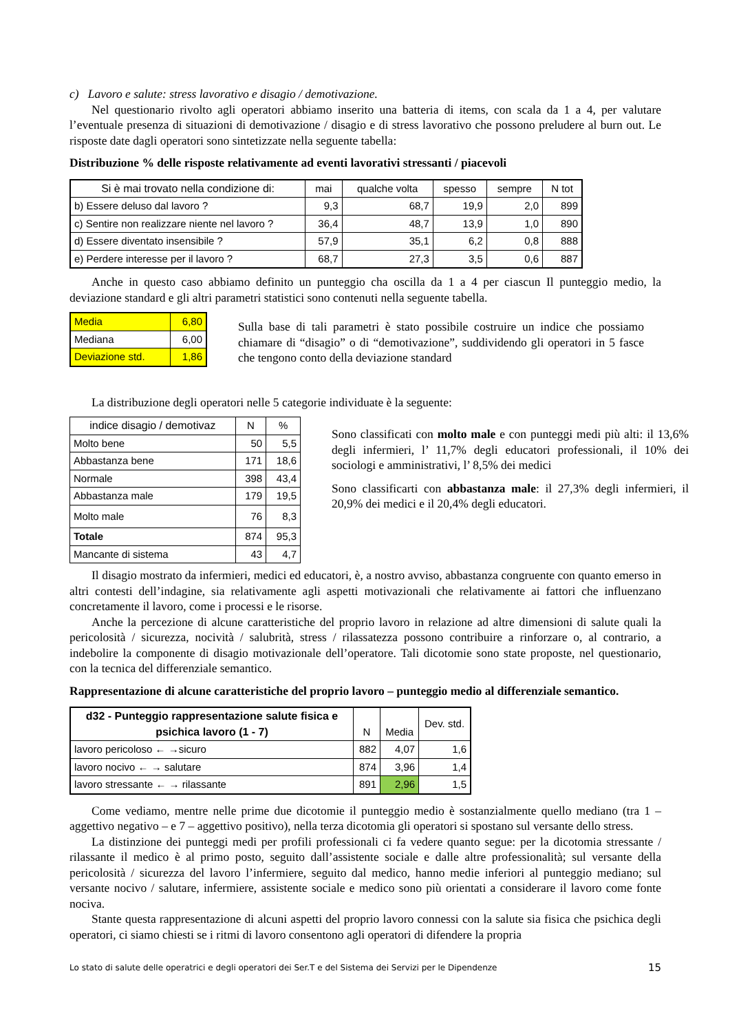c) Lavoro e salute: stress lavorativo e disagio / demotivazione.
Nel questionario rivolto agli operatori abbiamo inserito una batteria di items, con scala da 1 a 4, per valutare l’eventuale presenza di situazioni di demotivazione / disagio e di stress lavorativo che possono preludere al burn out. Le risposte date dagli operatori sono sintetizzate nella seguente tabella:
Distribuzione % delle risposte relativamente ad eventi lavorativi stressanti / piacevoli
| Si è mai trovato nella condizione di: | mai | qualche volta | spesso | sempre | N tot |
| --- | --- | --- | --- | --- | --- |
| b) Essere deluso dal lavoro ? | 9,3 | 68,7 | 19,9 | 2,0 | 899 |
| c) Sentire non realizzare niente nel lavoro ? | 36,4 | 48,7 | 13,9 | 1,0 | 890 |
| d) Essere diventato insensibile ? | 57,9 | 35,1 | 6,2 | 0,8 | 888 |
| e) Perdere interesse per il lavoro ? | 68,7 | 27,3 | 3,5 | 0,6 | 887 |
Anche in questo caso abbiamo definito un punteggio cha oscilla da 1 a 4 per ciascun Il punteggio medio, la deviazione standard e gli altri parametri statistici sono contenuti nella seguente tabella.
| Media | 6,80 |
| Mediana | 6,00 |
| Deviazione std. | 1,86 |
Sulla base di tali parametri è stato possibile costruire un indice che possiamo chiamare di “disagio” o di “demotivazione”, suddividendo gli operatori in 5 fasce che tengono conto della deviazione standard
La distribuzione degli operatori nelle 5 categorie individuate è la seguente:
| indice disagio / demotivaz | N | % |
| --- | --- | --- |
| Molto bene | 50 | 5,5 |
| Abbastanza bene | 171 | 18,6 |
| Normale | 398 | 43,4 |
| Abbastanza male | 179 | 19,5 |
| Molto male | 76 | 8,3 |
| Totale | 874 | 95,3 |
| Mancante di sistema | 43 | 4,7 |
Sono classificati con molto male e con punteggi medi più alti: il 13,6% degli infermieri, l’ 11,7% degli educatori professionali, il 10% dei sociologi e amministrativi, l’ 8,5% dei medici
Sono classificarti con abbastanza male: il 27,3% degli infermieri, il 20,9% dei medici e il 20,4% degli educatori.
Il disagio mostrato da infermieri, medici ed educatori, è, a nostro avviso, abbastanza congruente con quanto emerso in altri contesti dell’indagine, sia relativamente agli aspetti motivazionali che relativamente ai fattori che influenzano concretamente il lavoro, come i processi e le risorse.
Anche la percezione di alcune caratteristiche del proprio lavoro in relazione ad altre dimensioni di salute quali la pericolosità / sicurezza, nocività / salubrità, stress / rilassatezza possono contribuire a rinforzare o, al contrario, a indebolire la componente di disagio motivazionale dell’operatore. Tali dicotomie sono state proposte, nel questionario, con la tecnica del differenziale semantico.
Rappresentazione di alcune caratteristiche del proprio lavoro – punteggio medio al differenziale semantico.
| d32 - Punteggio rappresentazione salute fisica e psichica lavoro (1 - 7) | N | Media | Dev. std. |
| --- | --- | --- | --- |
| lavoro pericoloso ← →sicuro | 882 | 4,07 | 1,6 |
| lavoro nocivo ← → salutare | 874 | 3,96 | 1,4 |
| lavoro stressante ← → rilassante | 891 | 2,96 | 1,5 |
Come vediamo, mentre nelle prime due dicotomie il punteggio medio è sostanzialmente quello mediano (tra 1 – aggettivo negativo – e 7 – aggettivo positivo), nella terza dicotomia gli operatori si spostano sul versante dello stress.
La distinzione dei punteggi medi per profili professionali ci fa vedere quanto segue: per la dicotomia stressante / rilassante il medico è al primo posto, seguito dall’assistente sociale e dalle altre professionalità; sul versante della pericolosità / sicurezza del lavoro l’infermiere, seguito dal medico, hanno medie inferiori al punteggio mediano; sul versante nocivo / salutare, infermiere, assistente sociale e medico sono più orientati a considerare il lavoro come fonte nociva.
Stante questa rappresentazione di alcuni aspetti del proprio lavoro connessi con la salute sia fisica che psichica degli operatori, ci siamo chiesti se i ritmi di lavoro consentono agli operatori di difendere la propria
Lo stato di salute delle operatrici e degli operatori dei Ser.T e del Sistema dei Servizi per le Dipendenze 15